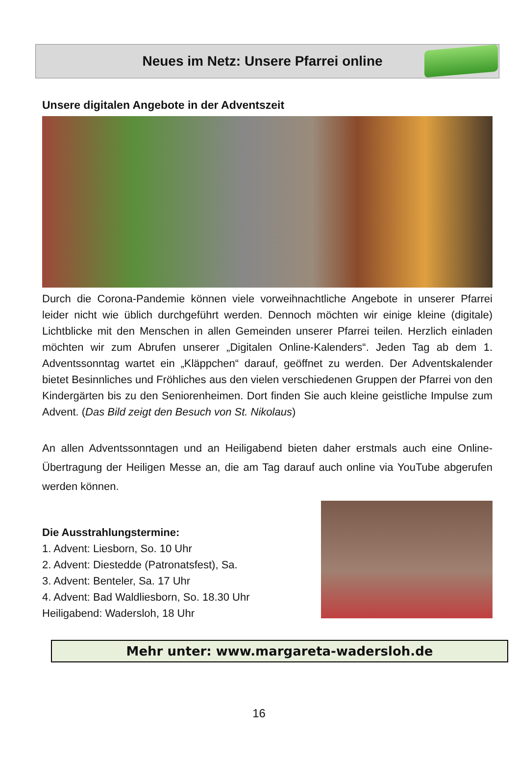Neues im Netz: Unsere Pfarrei online
Unsere digitalen Angebote in der Adventszeit
Durch die Corona-Pandemie können viele vorweihnachtliche Angebote in unserer Pfarrei leider nicht wie üblich durchgeführt werden. Dennoch möchten wir einige kleine (digitale) Lichtblicke mit den Menschen in allen Gemeinden unserer Pfarrei teilen. Herzlich einladen möchten wir zum Abrufen unserer „Digitalen Online-Kalenders“. Jeden Tag ab dem 1. Adventssonntag wartet ein „Kläppchen“ darauf, geöffnet zu werden. Der Adventskalender bietet Besinnliches und Fröhliches aus den vielen verschiedenen Gruppen der Pfarrei von den Kindergärten bis zu den Seniorenheimen. Dort finden Sie auch kleine geistliche Impulse zum Advent. (Das Bild zeigt den Besuch von St. Nikolaus)
An allen Adventssonntagen und an Heiligabend bieten daher erstmals auch eine Online-Übertragung der Heiligen Messe an, die am Tag darauf auch online via YouTube abgerufen werden können.
Die Ausstrahlungstermine:
1. Advent: Liesborn, So. 10 Uhr
2. Advent: Diestedde (Patronatsfest), Sa.
3. Advent: Benteler, Sa. 17 Uhr
4. Advent: Bad Waldliesborn, So. 18.30 Uhr
Heiligabend: Wadersloh, 18 Uhr
Mehr unter: www.margareta-wadersloh.de
16